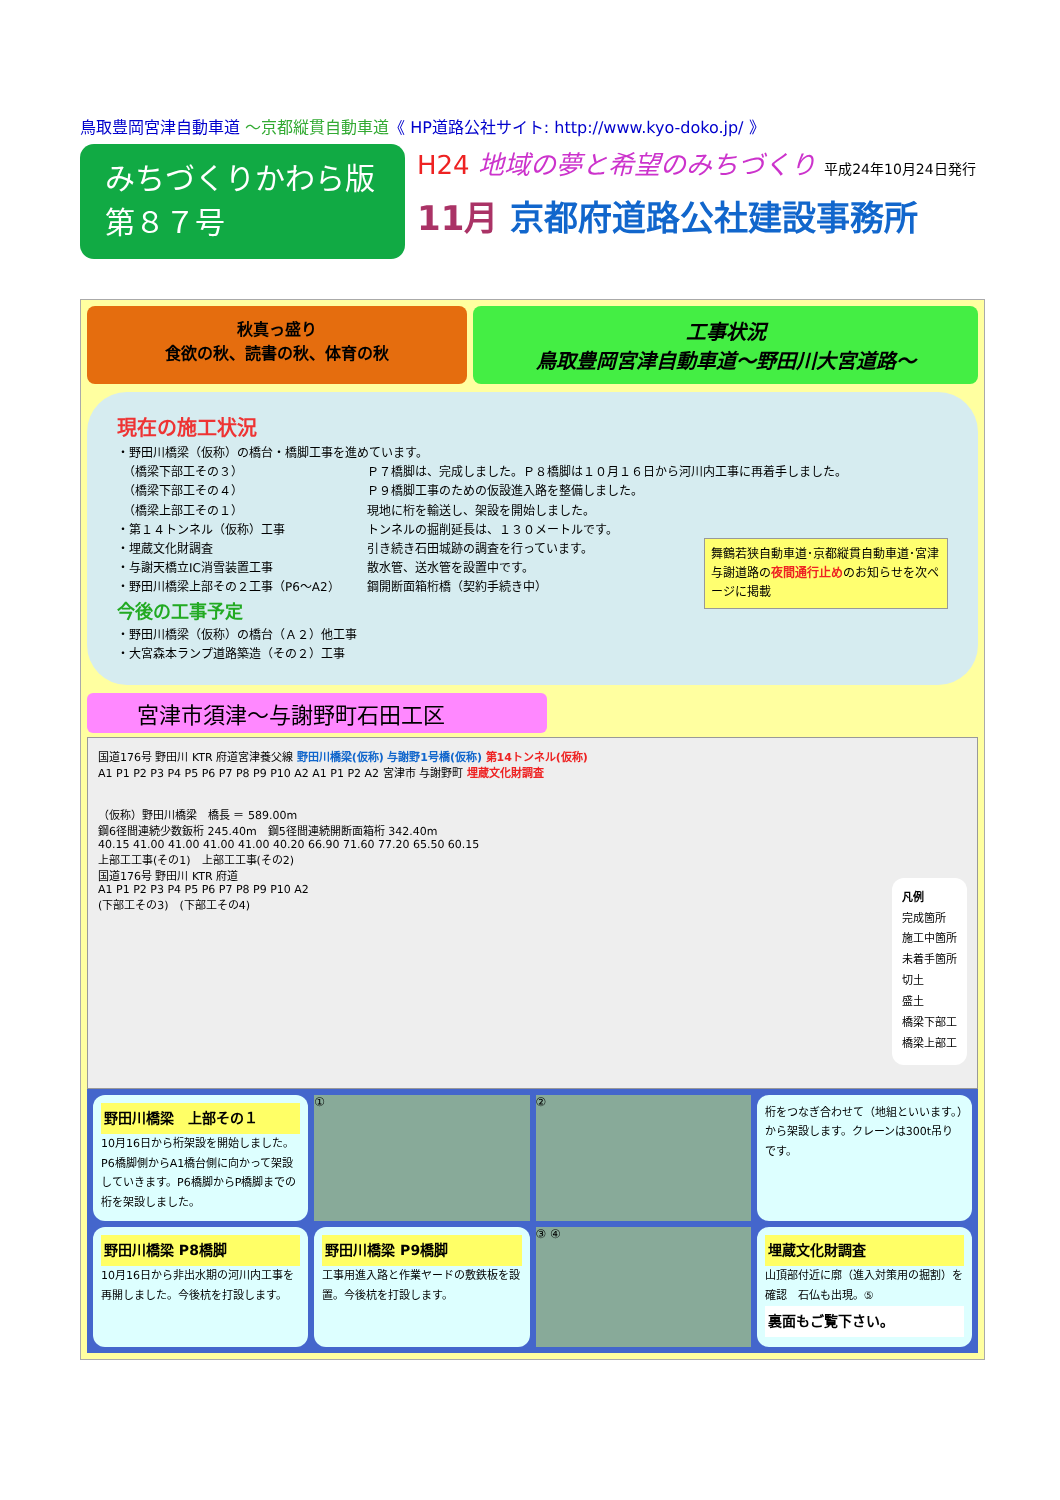鳥取豊岡宮津自動車道 ～京都縦貫自動車道《 HP道路公社サイト: http://www.kyo-doko.jp/ 》
みちづくりかわら版
第８７号
H24 地域の夢と希望のみちづくり 平成24年10月24日発行
11月 京都府道路公社建設事務所
秋真っ盛り
食欲の秋、読書の秋、体育の秋
工事状況
鳥取豊岡宮津自動車道～野田川大宮道路～
現在の施工状況
・野田川橋梁（仮称）の橋台・橋脚工事を進めています。
　（橋梁下部工その３） Ｐ７橋脚は、完成しました。Ｐ８橋脚は１０月１６日から河川内工事に再着手しました。
　（橋梁下部工その４） Ｐ９橋脚工事のための仮設進入路を整備しました。
　（橋梁上部工その１） 現地に桁を輸送し、架設を開始しました。
・第１４トンネル（仮称）工事 トンネルの掘削延長は、１３０メートルです。
・埋蔵文化財調査 引き続き石田城跡の調査を行っています。
・与謝天橋立IC消雪装置工事 散水管、送水管を設置中です。
・野田川橋梁上部その２工事（P6～A2） 鋼開断面箱桁橋（契約手続き中）
舞鶴若狭自動車道･京都縦貫自動車道･宮津与謝道路の夜間通行止めのお知らせを次ページに掲載
今後の工事予定
・野田川橋梁（仮称）の橋台（Ａ２）他工事
・大宮森本ランプ道路築造（その２）工事
宮津市須津～与謝野町石田工区
国道176号 野田川 KTR 府道宮津養父線 野田川橋梁(仮称) 与謝野1号橋(仮称) 第14トンネル(仮称)
A1 P1 P2 P3 P4 P5 P6 P7 P8 P9 P10 A2 A1 P1 P2 A2 宮津市 与謝野町 埋蔵文化財調査
（仮称）野田川橋梁　橋長 ＝ 589.00m
鋼6径間連続少数鈑桁 245.40m　鋼5径間連続開断面箱桁 342.40m
40.15 41.00 41.00 41.00 41.00 40.20 66.90 71.60 77.20 65.50 60.15
上部工工事(その1)　上部工工事(その2)
国道176号 野田川 KTR 府道
A1 P1 P2 P3 P4 P5 P6 P7 P8 P9 P10 A2
(下部工その3)　(下部工その4)
凡例
完成箇所
施工中箇所
未着手箇所
切土
盛土
橋梁下部工
橋梁上部工
野田川橋梁　上部その１
10月16日から桁架設を開始しました。P6橋脚側からA1橋台側に向かって架設していきます。P6橋脚からP橋脚までの桁を架設しました。
①
②
桁をつなぎ合わせて（地組といいます。）から架設します。クレーンは300t吊りです。
野田川橋梁 P8橋脚
10月16日から非出水期の河川内工事を再開しました。今後杭を打設します。
野田川橋梁 P9橋脚
工事用進入路と作業ヤードの敷鉄板を設置。今後杭を打設します。
③ ④
埋蔵文化財調査
山頂部付近に廓（進入対策用の掘割）を確認　石仏も出現。⑤
裏面もご覧下さい。